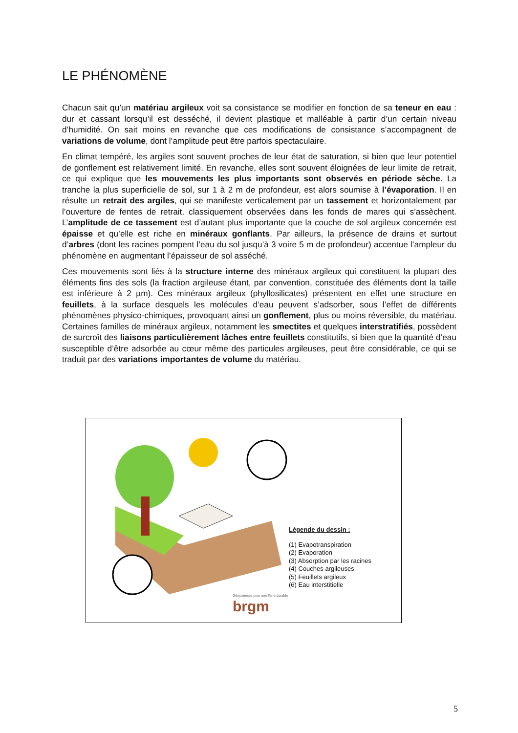LE PHÉNOMÈNE
Chacun sait qu’un matériau argileux voit sa consistance se modifier en fonction de sa teneur en eau : dur et cassant lorsqu’il est desséché, il devient plastique et malléable à partir d’un certain niveau d’humidité. On sait moins en revanche que ces modifications de consistance s’accompagnent de variations de volume, dont l’amplitude peut être parfois spectaculaire.
En climat tempéré, les argiles sont souvent proches de leur état de saturation, si bien que leur potentiel de gonflement est relativement limité. En revanche, elles sont souvent éloignées de leur limite de retrait, ce qui explique que les mouvements les plus importants sont observés en période sèche. La tranche la plus superficielle de sol, sur 1 à 2 m de profondeur, est alors soumise à l’évaporation. Il en résulte un retrait des argiles, qui se manifeste verticalement par un tassement et horizontalement par l’ouverture de fentes de retrait, classiquement observées dans les fonds de mares qui s’assèchent. L’amplitude de ce tassement est d’autant plus importante que la couche de sol argileux concernée est épaisse et qu’elle est riche en minéraux gonflants. Par ailleurs, la présence de drains et surtout d’arbres (dont les racines pompent l’eau du sol jusqu’à 3 voire 5 m de profondeur) accentue l’ampleur du phénomène en augmentant l’épaisseur de sol asséché.
Ces mouvements sont liés à la structure interne des minéraux argileux qui constituent la plupart des éléments fins des sols (la fraction argileuse étant, par convention, constituée des éléments dont la taille est inférieure à 2 µm). Ces minéraux argileux (phyllosilicates) présentent en effet une structure en feuillets, à la surface desquels les molécules d’eau peuvent s’adsorber, sous l’effet de différents phénomènes physico-chimiques, provoquant ainsi un gonflement, plus ou moins réversible, du matériau. Certaines familles de minéraux argileux, notamment les smectites et quelques interstratifiés, possèdent de surcroît des liaisons particulièrement lâches entre feuillets constitutifs, si bien que la quantité d’eau susceptible d’être adsorbée au cœur même des particules argileuses, peut être considérable, ce qui se traduit par des variations importantes de volume du matériau.
brgm
Géosciences pour une Terre durable
Légende du dessin :
(1) Evapotranspiration
(2) Evaporation
(3) Absorption par les racines
(4) Couches argileuses
(5) Feuillets argileux
(6) Eau interstitielle
5